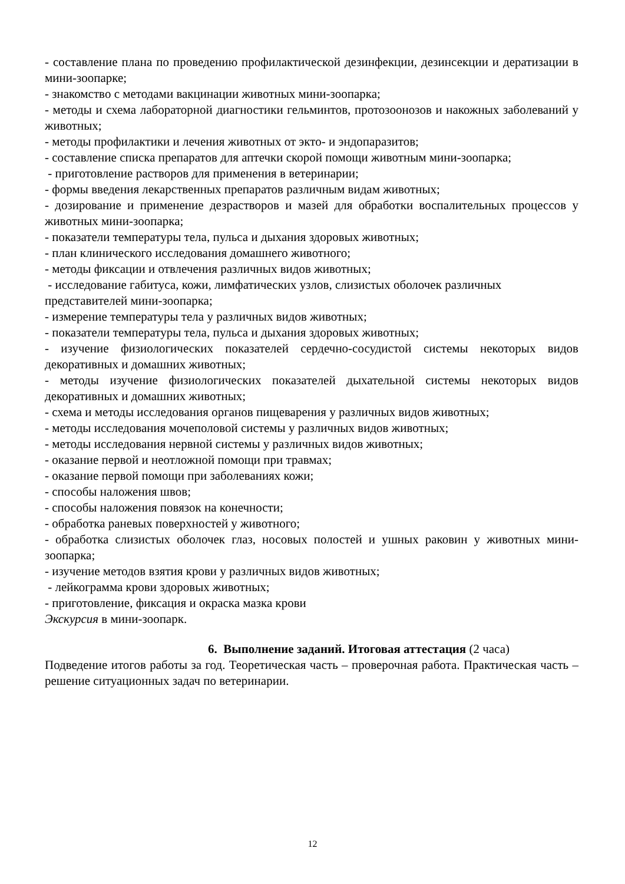- составление плана по проведению профилактической дезинфекции, дезинсекции и дератизации в мини-зоопарке;
- знакомство с методами вакцинации животных мини-зоопарка;
- методы и схема лабораторной диагностики гельминтов, протозоонозов и накожных заболеваний у животных;
- методы профилактики и лечения животных от экто- и эндопаразитов;
- составление списка препаратов для аптечки скорой помощи животным мини-зоопарка;
- приготовление растворов для применения в ветеринарии;
- формы введения лекарственных препаратов различным видам животных;
- дозирование и применение дезрастворов и мазей для обработки воспалительных процессов у животных мини-зоопарка;
- показатели температуры тела, пульса и дыхания здоровых животных;
- план клинического исследования домашнего животного;
- методы фиксации и отвлечения различных видов животных;
- исследование габитуса, кожи, лимфатических узлов, слизистых оболочек различных представителей мини-зоопарка;
- измерение температуры тела у различных видов животных;
- показатели температуры тела, пульса и дыхания здоровых животных;
- изучение физиологических показателей сердечно-сосудистой системы некоторых видов декоративных и домашних животных;
- методы изучение физиологических показателей дыхательной системы некоторых видов декоративных и домашних животных;
- схема и методы исследования органов пищеварения у различных видов животных;
- методы исследования мочеполовой системы у различных видов животных;
- методы исследования нервной системы у различных видов животных;
- оказание первой и неотложной помощи при травмах;
- оказание первой помощи при заболеваниях кожи;
- способы наложения швов;
- способы наложения повязок на конечности;
- обработка раневых поверхностей у животного;
- обработка слизистых оболочек глаз, носовых полостей и ушных раковин у животных мини-зоопарка;
- изучение методов взятия крови у различных видов животных;
- лейкограмма крови здоровых животных;
- приготовление, фиксация и окраска мазка крови
Экскурсия в мини-зоопарк.
6. Выполнение заданий. Итоговая аттестация (2 часа)
Подведение итогов работы за год. Теоретическая часть – проверочная работа. Практическая часть – решение ситуационных задач по ветеринарии.
12